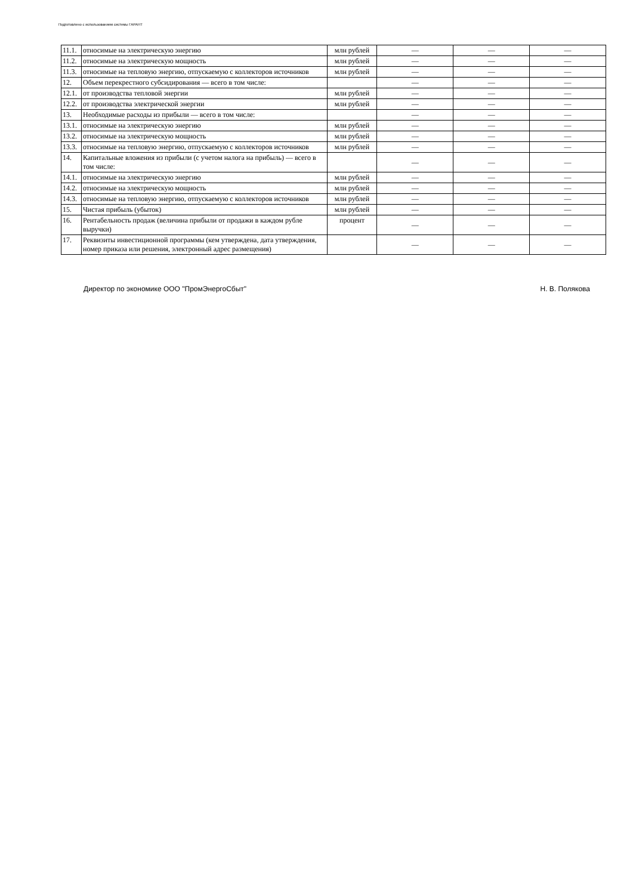Подготовлено с использованием системы ГАРАНТ
| 11.1. | относимые на электрическую энергию | млн рублей | — | — | — |
| 11.2. | относимые на электрическую мощность | млн рублей | — | — | — |
| 11.3. | относимые на тепловую энергию, отпускаемую с коллекторов источников | млн рублей | — | — | — |
| 12. | Объем перекрестного субсидирования — всего в том числе: | | — | — | — |
| 12.1. | от производства тепловой энергии | млн рублей | — | — | — |
| 12.2. | от производства электрической энергии | млн рублей | — | — | — |
| 13. | Необходимые расходы из прибыли — всего в том числе: | | — | — | — |
| 13.1. | относимые на электрическую энергию | млн рублей | — | — | — |
| 13.2. | относимые на электрическую мощность | млн рублей | — | — | — |
| 13.3. | относимые на тепловую энергию, отпускаемую с коллекторов источников | млн рублей | — | — | — |
| 14. | Капитальные вложения из прибыли (с учетом налога на прибыль) — всего в том числе: | | — | — | — |
| 14.1. | относимые на электрическую энергию | млн рублей | — | — | — |
| 14.2. | относимые на электрическую мощность | млн рублей | — | — | — |
| 14.3. | относимые на тепловую энергию, отпускаемую с коллекторов источников | млн рублей | — | — | — |
| 15. | Чистая прибыль (убыток) | млн рублей | — | — | — |
| 16. | Рентабельность продаж (величина прибыли от продажи в каждом рубле выручки) | процент | — | — | — |
| 17. | Реквизиты инвестиционной программы (кем утверждена, дата утверждения, номер приказа или решения, электронный адрес размещения) | | — | — | — |
Директор по экономике ООО "ПромЭнергоСбыт" Н. В. Полякова